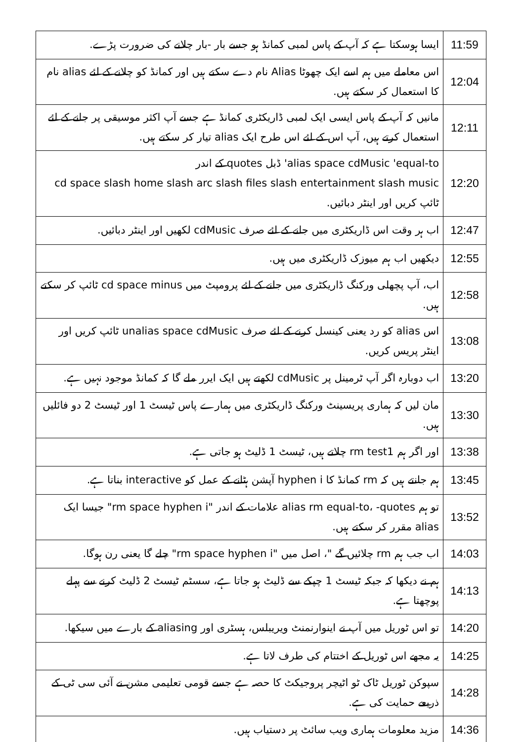| 11:59 | ایسا ہوسکتا ہے کہ آپ کے پاس لمبی کمانڈ ہو جسے بار -بار چلانے کی ضرورت پڑے. |
| 12:04 | اس معاملے میں ہم اسے ایک چھوٹا Alias نام دے سکتے ہیں اور کمانڈ کو چلانے کے لئے alias نام کا استعمال کر سکتے ہیں. |
| 12:11 | مانیں کہ آپ کے پاس ایسی ایک لمبی ڈاریکٹری کمانڈ ہے جسے آپ اکثر موسیقی پر جانے کے لئے استعمال کرتے ہیں، آپ اس کے لئے اس طرح ایک alias تیار کر سکتے ہیں. |
| 12:20 | alias space cdMusic 'equal-to' ڈبل quotes کے اندر cd space slash home slash arc slash files slash entertainment slash music ٹائپ کریں اور اینٹر دبائیں. |
| 12:47 | اب ہر وقت اس ڈاریکٹری میں جانے کے لئے صرف cdMusic لکھیں اور اینٹر دبائیں. |
| 12:55 | دیکھیں اب ہم میوزک ڈاریکٹری میں ہیں. |
| 12:58 | اب، آپ پچھلی ورکنگ ڈاریکٹری میں جانے کے لئے پرومپٹ میں cd space minus ٹائپ کر سکتے ہیں. |
| 13:08 | اس alias کو رد یعنی کینسل کرنے کے لئے صرف unalias space cdMusic ٹائپ کریں اور اینٹر پریس کریں. |
| 13:20 | اب دوبارہ اگر آپ ٹرمینل پر cdMusic لکھتے ہیں ایک ایرر ملے گا کہ کمانڈ موجود نہیں ہے. |
| 13:30 | مان لیں کہ ہماری پریسینٹ ورکنگ ڈاریکٹری میں ہمارے پاس ٹیسٹ 1 اور ٹیسٹ 2 دو فائلیں ہیں. |
| 13:38 | اور اگر ہم rm test1 چلاتے ہیں، ٹیسٹ 1 ڈلیٹ ہو جاتی ہے. |
| 13:45 | ہم جانتے ہیں کہ rm کمانڈ کا hyphen i آپشن ہٹانے کے عمل کو interactive بناتا ہے. |
| 13:52 | تو ہم alias rm equal-to، -quotes علامات کے اندر "rm space hyphen i" جیسا ایک alias مقرر کر سکتے ہیں. |
| 14:03 | اب جب ہم rm چلائیں گے "، اصل میں "rm space hyphen i" چلے گا یعنی رن ہوگا. |
| 14:13 | ہم نے دیکھا کہ جبکہ ٹیسٹ 1 چپکے سے ڈلیٹ ہو جاتا ہے، سسٹم ٹیسٹ 2 ڈلیٹ کرنے سے پہلے پوچھتا ہے. |
| 14:20 | تو اس ٹوریل میں آپ نے اینوارنمنٹ ویریبلس، ہسٹری اور aliasing کے بارے میں سیکھا. |
| 14:25 | یہ مجھے اس ٹوریل کے اختتام کی طرف لاتا ہے. |
| 14:28 | سپوکن ٹوریل ٹاک ٹو اٹیچر پروجیکٹ کا حصہ ہے جسے قومی تعلیمی مشن نے آئی سی ٹی کے ذریعے حمایت کی ہے. |
| 14:36 | مزید معلومات ہماری ویب سائٹ پر دستیاب ہیں. |